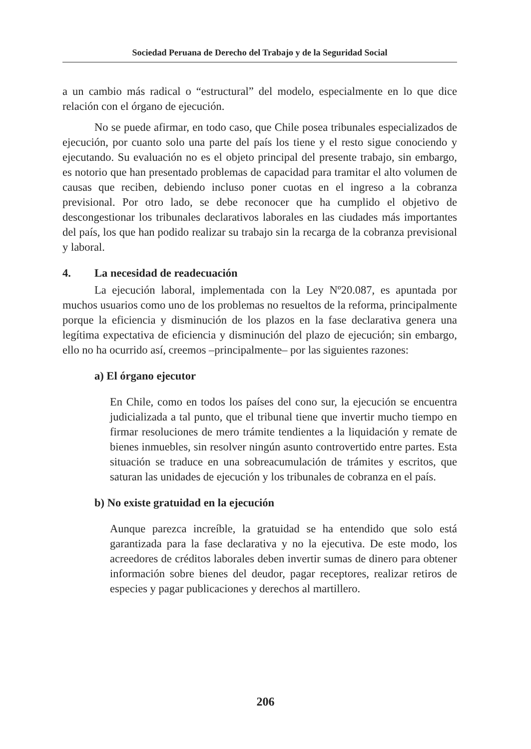Sociedad Peruana de Derecho del Trabajo y de la Seguridad Social
a un cambio más radical o “estructural” del modelo, especialmente en lo que dice relación con el órgano de ejecución.
No se puede afirmar, en todo caso, que Chile posea tribunales especializados de ejecución, por cuanto solo una parte del país los tiene y el resto sigue conociendo y ejecutando. Su evaluación no es el objeto principal del presente trabajo, sin embargo, es notorio que han presentado problemas de capacidad para tramitar el alto volumen de causas que reciben, debiendo incluso poner cuotas en el ingreso a la cobranza previsional. Por otro lado, se debe reconocer que ha cumplido el objetivo de descongestionar los tribunales declarativos laborales en las ciudades más importantes del país, los que han podido realizar su trabajo sin la recarga de la cobranza previsional y laboral.
4. La necesidad de readecuación
La ejecución laboral, implementada con la Ley Nº20.087, es apuntada por muchos usuarios como uno de los problemas no resueltos de la reforma, principalmente porque la eficiencia y disminución de los plazos en la fase declarativa genera una legítima expectativa de eficiencia y disminución del plazo de ejecución; sin embargo, ello no ha ocurrido así, creemos –principalmente– por las siguientes razones:
a) El órgano ejecutor
En Chile, como en todos los países del cono sur, la ejecución se encuentra judicializada a tal punto, que el tribunal tiene que invertir mucho tiempo en firmar resoluciones de mero trámite tendientes a la liquidación y remate de bienes inmuebles, sin resolver ningún asunto controvertido entre partes. Esta situación se traduce en una sobreacumulación de trámites y escritos, que saturan las unidades de ejecución y los tribunales de cobranza en el país.
b) No existe gratuidad en la ejecución
Aunque parezca increíble, la gratuidad se ha entendido que solo está garantizada para la fase declarativa y no la ejecutiva. De este modo, los acreedores de créditos laborales deben invertir sumas de dinero para obtener información sobre bienes del deudor, pagar receptores, realizar retiros de especies y pagar publicaciones y derechos al martillero.
206